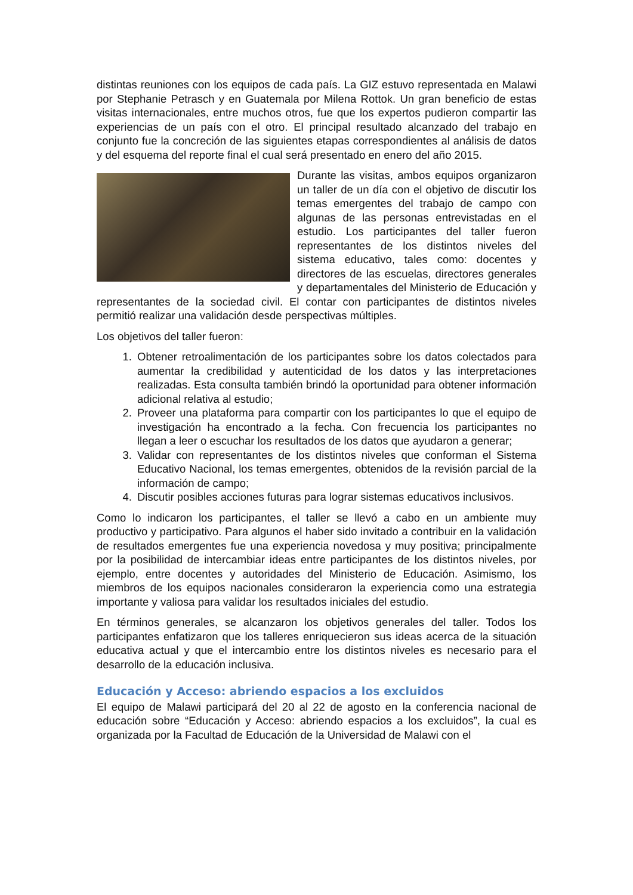distintas reuniones con los equipos de cada país. La GIZ estuvo representada en Malawi por Stephanie Petrasch y en Guatemala por Milena Rottok. Un gran beneficio de estas visitas internacionales, entre muchos otros, fue que los expertos pudieron compartir las experiencias de un país con el otro. El principal resultado alcanzado del trabajo en conjunto fue la concreción de las siguientes etapas correspondientes al análisis de datos y del esquema del reporte final el cual será presentado en enero del año 2015.
Durante las visitas, ambos equipos organizaron un taller de un día con el objetivo de discutir los temas emergentes del trabajo de campo con algunas de las personas entrevistadas en el estudio. Los participantes del taller fueron representantes de los distintos niveles del sistema educativo, tales como: docentes y directores de las escuelas, directores generales y departamentales del Ministerio de Educación y representantes de la sociedad civil. El contar con participantes de distintos niveles permitió realizar una validación desde perspectivas múltiples.
Los objetivos del taller fueron:
1. Obtener retroalimentación de los participantes sobre los datos colectados para aumentar la credibilidad y autenticidad de los datos y las interpretaciones realizadas. Esta consulta también brindó la oportunidad para obtener información adicional relativa al estudio;
2. Proveer una plataforma para compartir con los participantes lo que el equipo de investigación ha encontrado a la fecha. Con frecuencia los participantes no llegan a leer o escuchar los resultados de los datos que ayudaron a generar;
3. Validar con representantes de los distintos niveles que conforman el Sistema Educativo Nacional, los temas emergentes, obtenidos de la revisión parcial de la información de campo;
4. Discutir posibles acciones futuras para lograr sistemas educativos inclusivos.
Como lo indicaron los participantes, el taller se llevó a cabo en un ambiente muy productivo y participativo. Para algunos el haber sido invitado a contribuir en la validación de resultados emergentes fue una experiencia novedosa y muy positiva; principalmente por la posibilidad de intercambiar ideas entre participantes de los distintos niveles, por ejemplo, entre docentes y autoridades del Ministerio de Educación. Asimismo, los miembros de los equipos nacionales consideraron la experiencia como una estrategia importante y valiosa para validar los resultados iniciales del estudio.
En términos generales, se alcanzaron los objetivos generales del taller. Todos los participantes enfatizaron que los talleres enriquecieron sus ideas acerca de la situación educativa actual y que el intercambio entre los distintos niveles es necesario para el desarrollo de la educación inclusiva.
Educación y Acceso: abriendo espacios a los excluidos
El equipo de Malawi participará del 20 al 22 de agosto en la conferencia nacional de educación sobre “Educación y Acceso: abriendo espacios a los excluidos”, la cual es organizada por la Facultad de Educación de la Universidad de Malawi con el